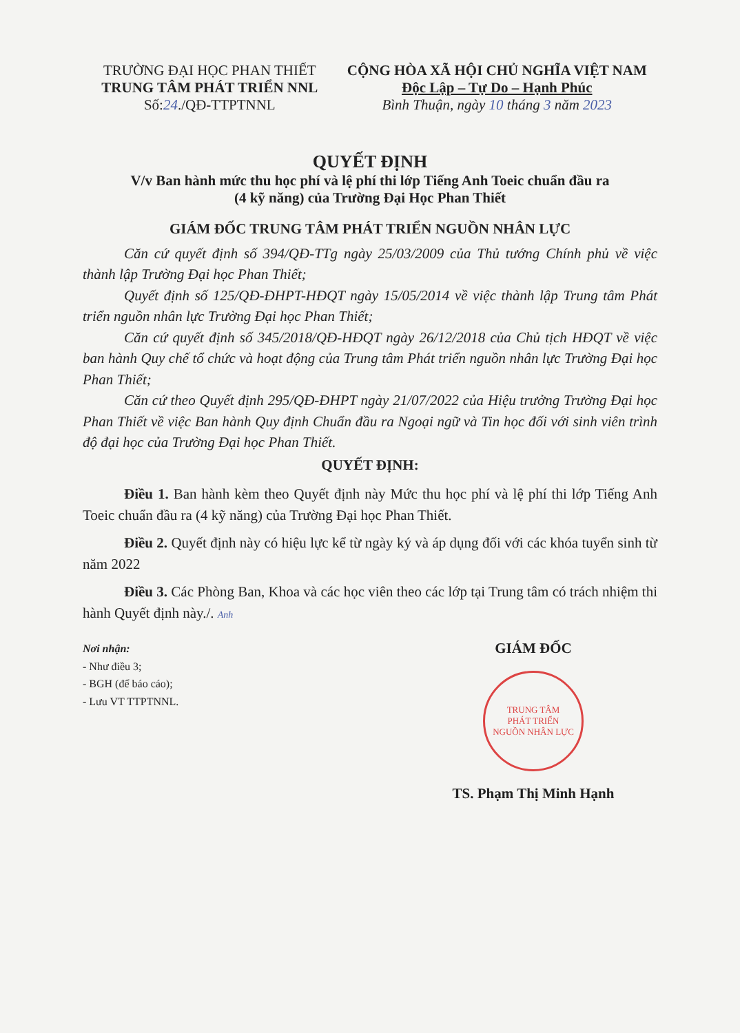TRƯỜNG ĐẠI HỌC PHAN THIẾT
TRUNG TÂM PHÁT TRIỂN NNL
Số:24./QĐ-TTPTNNL
CỘNG HÒA XÃ HỘI CHỦ NGHĨA VIỆT NAM
Độc Lập – Tự Do – Hạnh Phúc
Bình Thuận, ngày 10 tháng 3 năm 2023
QUYẾT ĐỊNH
V/v Ban hành mức thu học phí và lệ phí thi lớp Tiếng Anh Toeic chuẩn đầu ra
(4 kỹ năng) của Trường Đại Học Phan Thiết
GIÁM ĐỐC TRUNG TÂM PHÁT TRIỂN NGUỒN NHÂN LỰC
Căn cứ quyết định số 394/QĐ-TTg ngày 25/03/2009 của Thủ tướng Chính phủ về việc thành lập Trường Đại học Phan Thiết;
Quyết định số 125/QĐ-ĐHPT-HĐQT ngày 15/05/2014 về việc thành lập Trung tâm Phát triển nguồn nhân lực Trường Đại học Phan Thiết;
Căn cứ quyết định số 345/2018/QĐ-HĐQT ngày 26/12/2018 của Chủ tịch HĐQT về việc ban hành Quy chế tổ chức và hoạt động của Trung tâm Phát triển nguồn nhân lực Trường Đại học Phan Thiết;
Căn cứ theo Quyết định 295/QĐ-ĐHPT ngày 21/07/2022 của Hiệu trưởng Trường Đại học Phan Thiết về việc Ban hành Quy định Chuẩn đầu ra Ngoại ngữ và Tin học đối với sinh viên trình độ đại học của Trường Đại học Phan Thiết.
QUYẾT ĐỊNH:
Điều 1. Ban hành kèm theo Quyết định này Mức thu học phí và lệ phí thi lớp Tiếng Anh Toeic chuẩn đầu ra (4 kỹ năng) của Trường Đại học Phan Thiết.
Điều 2. Quyết định này có hiệu lực kể từ ngày ký và áp dụng đối với các khóa tuyển sinh từ năm 2022
Điều 3. Các Phòng Ban, Khoa và các học viên theo các lớp tại Trung tâm có trách nhiệm thi hành Quyết định này./. Anh
Nơi nhận:
- Như điều 3;
- BGH (để báo cáo);
- Lưu VT TTPTNNL.
GIÁM ĐỐC
TRUNG TÂM
PHÁT TRIỂN
NGUỒN NHÂN LỰC
TS. Phạm Thị Minh Hạnh